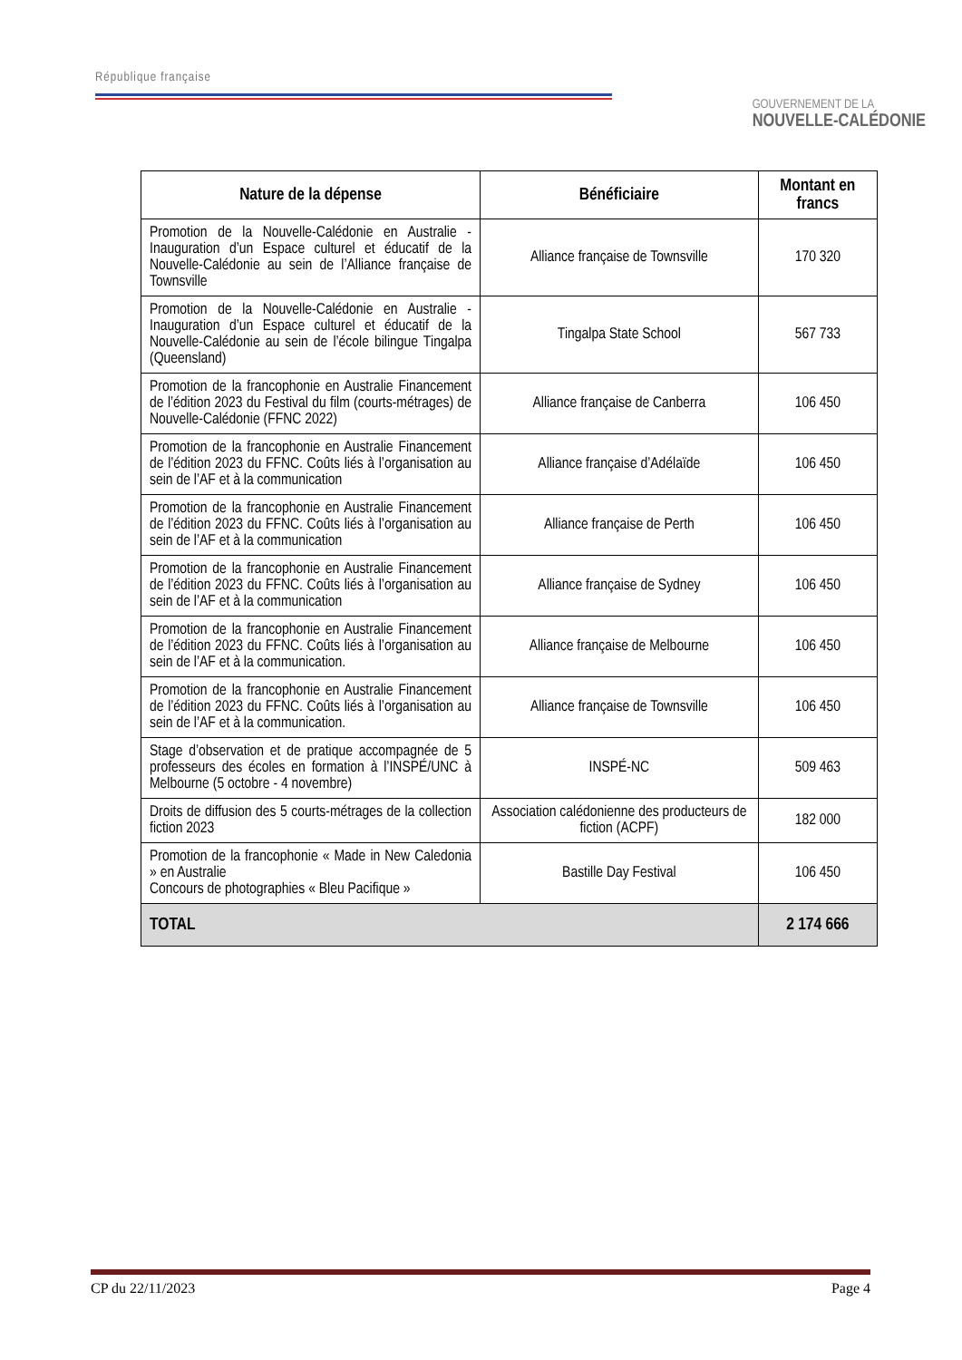République française
GOUVERNEMENT DE LA
NOUVELLE-CALÉDONIE
| Nature de la dépense | Bénéficiaire | Montant en francs |
| --- | --- | --- |
| Promotion de la Nouvelle-Calédonie en Australie - Inauguration d’un Espace culturel et éducatif de la Nouvelle-Calédonie au sein de l’Alliance française de Townsville | Alliance française de Townsville | 170 320 |
| Promotion de la Nouvelle-Calédonie en Australie - Inauguration d’un Espace culturel et éducatif de la Nouvelle-Calédonie au sein de l’école bilingue Tingalpa (Queensland) | Tingalpa State School | 567 733 |
| Promotion de la francophonie en Australie Financement de l’édition 2023 du Festival du film (courts-métrages) de Nouvelle-Calédonie (FFNC 2022) | Alliance française de Canberra | 106 450 |
| Promotion de la francophonie en Australie Financement de l’édition 2023 du FFNC. Coûts liés à l’organisation au sein de l’AF et à la communication | Alliance française d’Adélaïde | 106 450 |
| Promotion de la francophonie en Australie Financement de l’édition 2023 du FFNC. Coûts liés à l’organisation au sein de l’AF et à la communication | Alliance française de Perth | 106 450 |
| Promotion de la francophonie en Australie Financement de l’édition 2023 du FFNC. Coûts liés à l’organisation au sein de l’AF et à la communication | Alliance française de Sydney | 106 450 |
| Promotion de la francophonie en Australie Financement de l’édition 2023 du FFNC. Coûts liés à l’organisation au sein de l’AF et à la communication. | Alliance française de Melbourne | 106 450 |
| Promotion de la francophonie en Australie Financement de l’édition 2023 du FFNC. Coûts liés à l’organisation au sein de l’AF et à la communication. | Alliance française de Townsville | 106 450 |
| Stage d’observation et de pratique accompagnée de 5 professeurs des écoles en formation à l’INSPÉ/UNC à Melbourne (5 octobre - 4 novembre) | INSPÉ-NC | 509 463 |
| Droits de diffusion des 5 courts-métrages de la collection fiction 2023 | Association calédonienne des producteurs de fiction (ACPF) | 182 000 |
| Promotion de la francophonie « Made in New Caledonia » en Australie Concours de photographies « Bleu Pacifique » | Bastille Day Festival | 106 450 |
| TOTAL | | 2 174 666 |
CP du 22/11/2023 Page 4